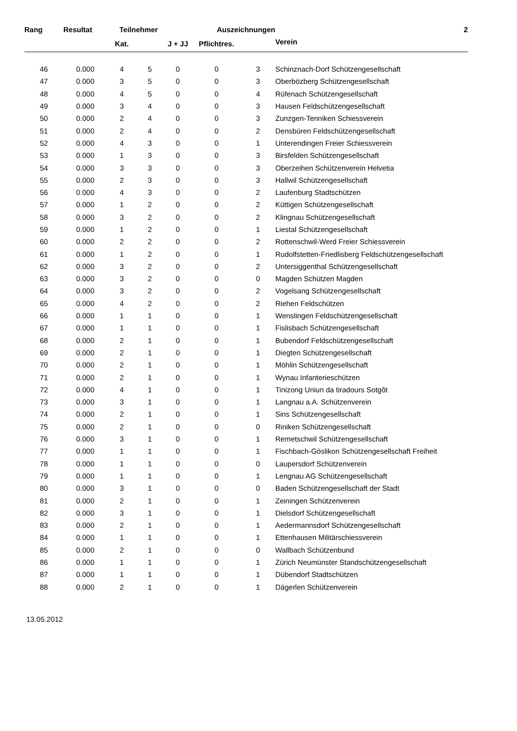| Rang | Resultat | Teilnehmer | | | Auszeichnungen | | 2 |
| --- | --- | --- | --- | --- | --- | --- | --- |
| | | Kat. | | J + JJ | Pflichtres. | | Verein |
| 46 | 0.000 | 4 | 5 | 0 | 0 | 3 | Schinznach-Dorf Schützengesellschaft |
| 47 | 0.000 | 3 | 5 | 0 | 0 | 3 | Oberbözberg Schützengesellschaft |
| 48 | 0.000 | 4 | 5 | 0 | 0 | 4 | Rüfenach Schützengesellschaft |
| 49 | 0.000 | 3 | 4 | 0 | 0 | 3 | Hausen Feldschützengesellschaft |
| 50 | 0.000 | 2 | 4 | 0 | 0 | 3 | Zunzgen-Tenniken Schiessverein |
| 51 | 0.000 | 2 | 4 | 0 | 0 | 2 | Densbüren Feldschützengesellschaft |
| 52 | 0.000 | 4 | 3 | 0 | 0 | 1 | Unterendingen Freier Schiessverein |
| 53 | 0.000 | 1 | 3 | 0 | 0 | 3 | Birsfelden Schützengesellschaft |
| 54 | 0.000 | 3 | 3 | 0 | 0 | 3 | Oberzeihen Schützenverein Helvetia |
| 55 | 0.000 | 2 | 3 | 0 | 0 | 3 | Hallwil Schützengesellschaft |
| 56 | 0.000 | 4 | 3 | 0 | 0 | 2 | Laufenburg Stadtschützen |
| 57 | 0.000 | 1 | 2 | 0 | 0 | 2 | Küttigen Schützengesellschaft |
| 58 | 0.000 | 3 | 2 | 0 | 0 | 2 | Klingnau Schützengesellschaft |
| 59 | 0.000 | 1 | 2 | 0 | 0 | 1 | Liestal Schützengesellschaft |
| 60 | 0.000 | 2 | 2 | 0 | 0 | 2 | Rottenschwil-Werd Freier Schiessverein |
| 61 | 0.000 | 1 | 2 | 0 | 0 | 1 | Rudolfstetten-Friedlisberg Feldschützengesellschaft |
| 62 | 0.000 | 3 | 2 | 0 | 0 | 2 | Untersiggenthal Schützengesellschaft |
| 63 | 0.000 | 3 | 2 | 0 | 0 | 0 | Magden Schützen Magden |
| 64 | 0.000 | 3 | 2 | 0 | 0 | 2 | Vogelsang Schützengesellschaft |
| 65 | 0.000 | 4 | 2 | 0 | 0 | 2 | Riehen Feldschützen |
| 66 | 0.000 | 1 | 1 | 0 | 0 | 1 | Wenslingen Feldschützengesellschaft |
| 67 | 0.000 | 1 | 1 | 0 | 0 | 1 | Fislisbach Schützengesellschaft |
| 68 | 0.000 | 2 | 1 | 0 | 0 | 1 | Bubendorf Feldschützengesellschaft |
| 69 | 0.000 | 2 | 1 | 0 | 0 | 1 | Diegten Schützengesellschaft |
| 70 | 0.000 | 2 | 1 | 0 | 0 | 1 | Möhlin Schützengesellschaft |
| 71 | 0.000 | 2 | 1 | 0 | 0 | 1 | Wynau Infanterieschützen |
| 72 | 0.000 | 4 | 1 | 0 | 0 | 1 | Tinizong Uniun da tiradours Sotgôt |
| 73 | 0.000 | 3 | 1 | 0 | 0 | 1 | Langnau a.A. Schützenverein |
| 74 | 0.000 | 2 | 1 | 0 | 0 | 1 | Sins Schützengesellschaft |
| 75 | 0.000 | 2 | 1 | 0 | 0 | 0 | Riniken Schützengesellschaft |
| 76 | 0.000 | 3 | 1 | 0 | 0 | 1 | Remetschwil Schützengesellschaft |
| 77 | 0.000 | 1 | 1 | 0 | 0 | 1 | Fischbach-Göslikon Schützengesellschaft Freiheit |
| 78 | 0.000 | 1 | 1 | 0 | 0 | 0 | Laupersdorf Schützenverein |
| 79 | 0.000 | 1 | 1 | 0 | 0 | 1 | Lengnau AG Schützengesellschaft |
| 80 | 0.000 | 3 | 1 | 0 | 0 | 0 | Baden Schützengesellschaft der Stadt |
| 81 | 0.000 | 2 | 1 | 0 | 0 | 1 | Zeiningen Schützenverein |
| 82 | 0.000 | 3 | 1 | 0 | 0 | 1 | Dielsdorf Schützengesellschaft |
| 83 | 0.000 | 2 | 1 | 0 | 0 | 1 | Aedermannsdorf Schützengesellschaft |
| 84 | 0.000 | 1 | 1 | 0 | 0 | 1 | Ettenhausen Militärschiessverein |
| 85 | 0.000 | 2 | 1 | 0 | 0 | 0 | Wallbach Schützenbund |
| 86 | 0.000 | 1 | 1 | 0 | 0 | 1 | Zürich Neumünster Standschützengesellschaft |
| 87 | 0.000 | 1 | 1 | 0 | 0 | 1 | Dübendorf Stadtschützen |
| 88 | 0.000 | 2 | 1 | 0 | 0 | 1 | Dägerlen Schützenverein |
13.05.2012